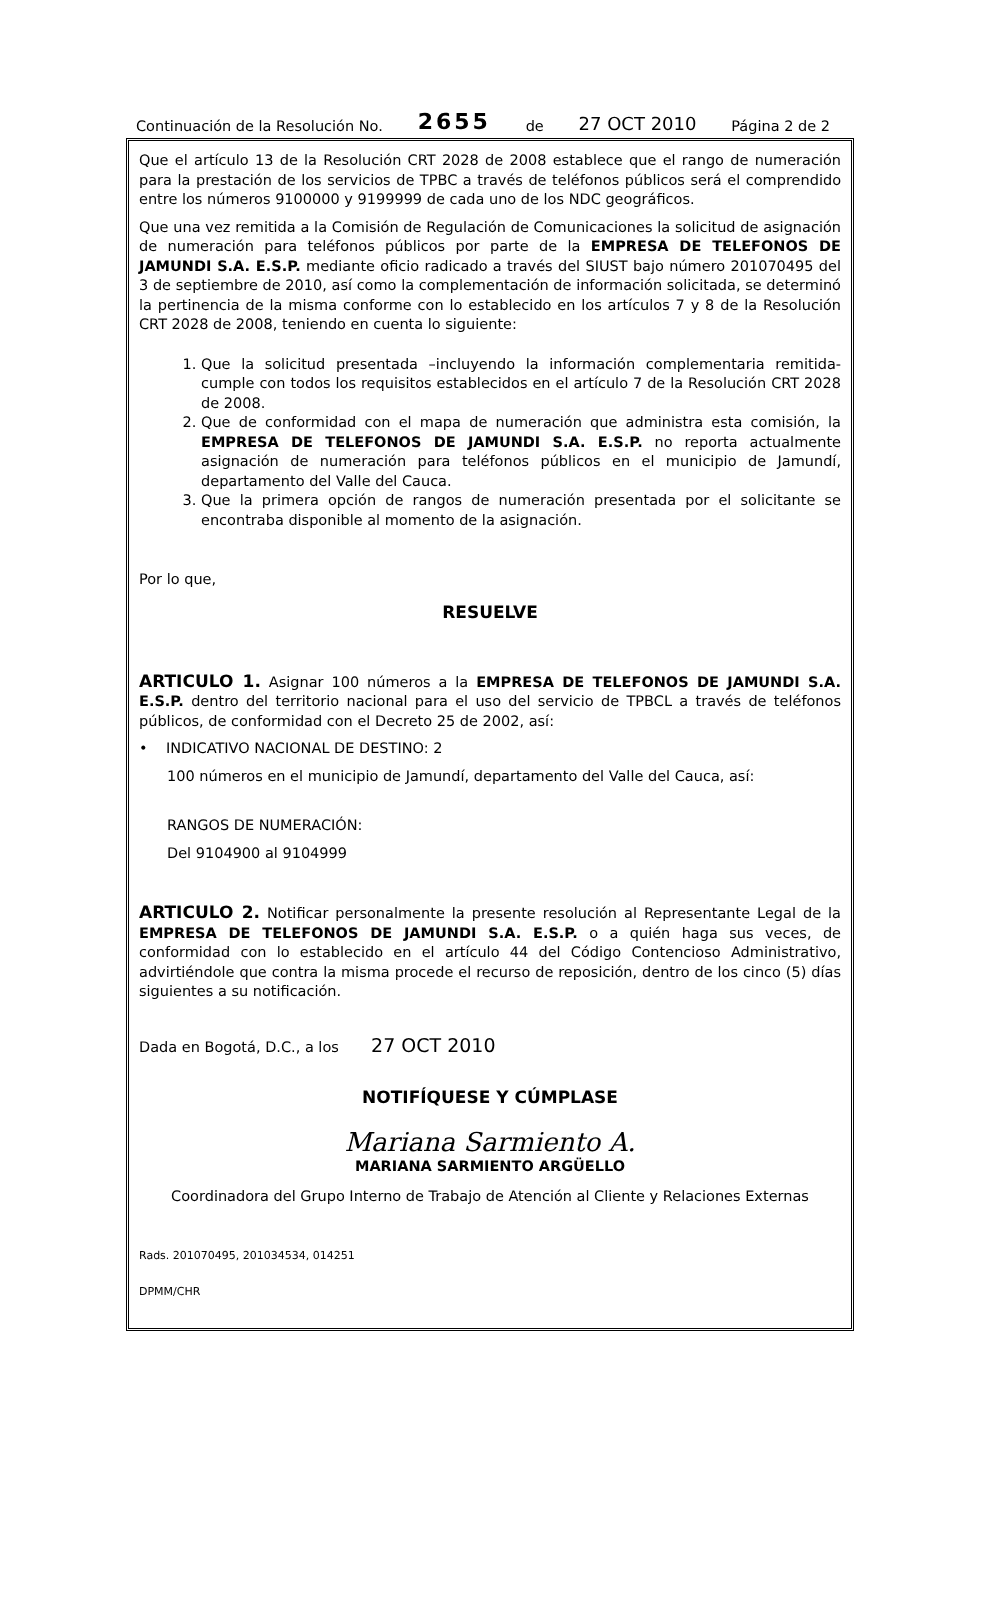Continuación de la Resolución No. 2655 de 27 OCT 2010 Página 2 de 2
Que el artículo 13 de la Resolución CRT 2028 de 2008 establece que el rango de numeración para la prestación de los servicios de TPBC a través de teléfonos públicos será el comprendido entre los números 9100000 y 9199999 de cada uno de los NDC geográficos.
Que una vez remitida a la Comisión de Regulación de Comunicaciones la solicitud de asignación de numeración para teléfonos públicos por parte de la EMPRESA DE TELEFONOS DE JAMUNDI S.A. E.S.P. mediante oficio radicado a través del SIUST bajo número 201070495 del 3 de septiembre de 2010, así como la complementación de información solicitada, se determinó la pertinencia de la misma conforme con lo establecido en los artículos 7 y 8 de la Resolución CRT 2028 de 2008, teniendo en cuenta lo siguiente:
1. Que la solicitud presentada –incluyendo la información complementaria remitida- cumple con todos los requisitos establecidos en el artículo 7 de la Resolución CRT 2028 de 2008.
2. Que de conformidad con el mapa de numeración que administra esta comisión, la EMPRESA DE TELEFONOS DE JAMUNDI S.A. E.S.P. no reporta actualmente asignación de numeración para teléfonos públicos en el municipio de Jamundí, departamento del Valle del Cauca.
3. Que la primera opción de rangos de numeración presentada por el solicitante se encontraba disponible al momento de la asignación.
Por lo que,
RESUELVE
ARTICULO 1. Asignar 100 números a la EMPRESA DE TELEFONOS DE JAMUNDI S.A. E.S.P. dentro del territorio nacional para el uso del servicio de TPBCL a través de teléfonos públicos, de conformidad con el Decreto 25 de 2002, así:
• INDICATIVO NACIONAL DE DESTINO: 2
100 números en el municipio de Jamundí, departamento del Valle del Cauca, así:
RANGOS DE NUMERACIÓN:
Del 9104900 al 9104999
ARTICULO 2. Notificar personalmente la presente resolución al Representante Legal de la EMPRESA DE TELEFONOS DE JAMUNDI S.A. E.S.P. o a quién haga sus veces, de conformidad con lo establecido en el artículo 44 del Código Contencioso Administrativo, advirtiéndole que contra la misma procede el recurso de reposición, dentro de los cinco (5) días siguientes a su notificación.
Dada en Bogotá, D.C., a los 27 OCT 2010
NOTIFÍQUESE Y CÚMPLASE
Mariana Sarmiento A.
MARIANA SARMIENTO ARGÜELLO
Coordinadora del Grupo Interno de Trabajo de Atención al Cliente y Relaciones Externas
Rads. 201070495, 201034534, 014251
DPMM/CHR